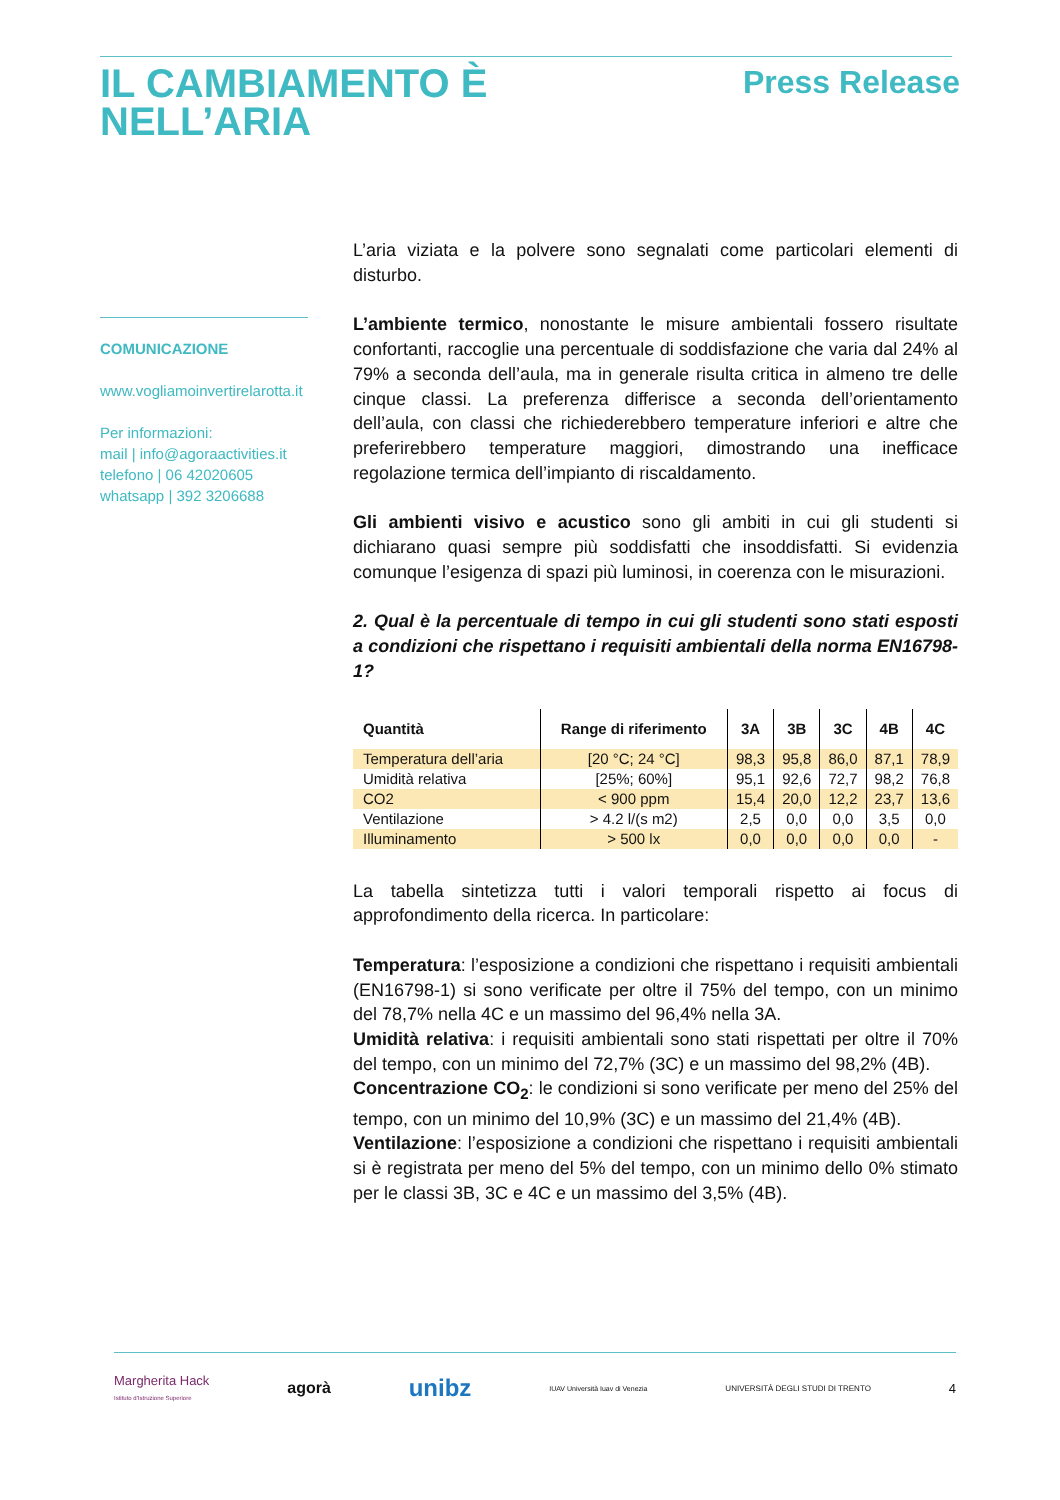IL CAMBIAMENTO È
NELL’ARIA
Press Release
COMUNICAZIONE
www.vogliamoinvertirelarotta.it
Per informazioni:
mail | info@agoraactivities.it
telefono | 06 42020605
whatsapp | 392 3206688
L’aria viziata e la polvere sono segnalati come particolari elementi di disturbo.
L’ambiente termico, nonostante le misure ambientali fossero risultate confortanti, raccoglie una percentuale di soddisfazione che varia dal 24% al 79% a seconda dell’aula, ma in generale risulta critica in almeno tre delle cinque classi. La preferenza differisce a seconda dell’orientamento dell’aula, con classi che richiederebbero temperature inferiori e altre che preferirebbero temperature maggiori, dimostrando una inefficace regolazione termica dell’impianto di riscaldamento.
Gli ambienti visivo e acustico sono gli ambiti in cui gli studenti si dichiarano quasi sempre più soddisfatti che insoddisfatti. Si evidenzia comunque l’esigenza di spazi più luminosi, in coerenza con le misurazioni.
2. Qual è la percentuale di tempo in cui gli studenti sono stati esposti a condizioni che rispettano i requisiti ambientali della norma EN16798-1?
| Quantità | Range di riferimento | 3A | 3B | 3C | 4B | 4C |
| --- | --- | --- | --- | --- | --- | --- |
| Temperatura dell’aria | [20 °C; 24 °C] | 98,3 | 95,8 | 86,0 | 87,1 | 78,9 |
| Umidità relativa | [25%; 60%] | 95,1 | 92,6 | 72,7 | 98,2 | 76,8 |
| CO2 | < 900 ppm | 15,4 | 20,0 | 12,2 | 23,7 | 13,6 |
| Ventilazione | > 4.2 l/(s m2) | 2,5 | 0,0 | 0,0 | 3,5 | 0,0 |
| Illuminamento | > 500 lx | 0,0 | 0,0 | 0,0 | 0,0 | - |
La tabella sintetizza tutti i valori temporali rispetto ai focus di approfondimento della ricerca. In particolare:
Temperatura: l’esposizione a condizioni che rispettano i requisiti ambientali (EN16798-1) si sono verificate per oltre il 75% del tempo, con un minimo del 78,7% nella 4C e un massimo del 96,4% nella 3A.
Umidità relativa: i requisiti ambientali sono stati rispettati per oltre il 70% del tempo, con un minimo del 72,7% (3C) e un massimo del 98,2% (4B).
Concentrazione CO<sub>2</sub>: le condizioni si sono verificate per meno del 25% del tempo, con un minimo del 10,9% (3C) e un massimo del 21,4% (4B).
Ventilazione: l’esposizione a condizioni che rispettano i requisiti ambientali si è registrata per meno del 5% del tempo, con un minimo dello 0% stimato per le classi 3B, 3C e 4C e un massimo del 3,5% (4B).
Margherita Hack
Istituto d'Istruzione Superiore agorà unibz IUAV Università Iuav di Venezia UNIVERSITÀ DEGLI STUDI DI TRENTO 4